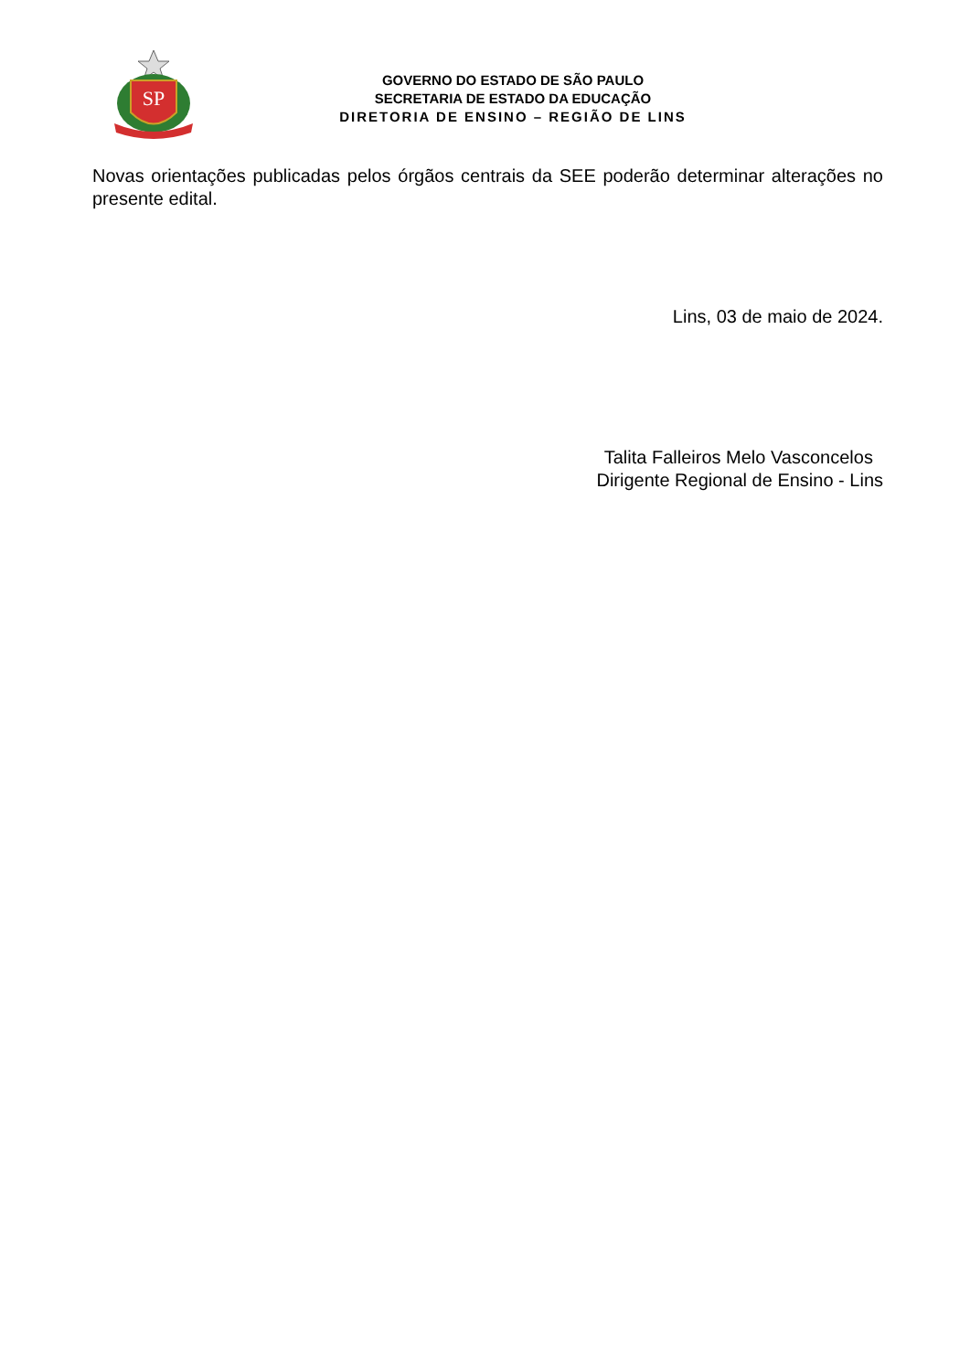SP
GOVERNO DO ESTADO DE SÃO PAULO
SECRETARIA DE ESTADO DA EDUCAÇÃO
DIRETORIA DE ENSINO – REGIÃO DE LINS
Novas orientações publicadas pelos órgãos centrais da SEE poderão determinar alterações no presente edital.
Lins, 03 de maio de 2024.
Talita Falleiros Melo Vasconcelos
Dirigente Regional de Ensino - Lins